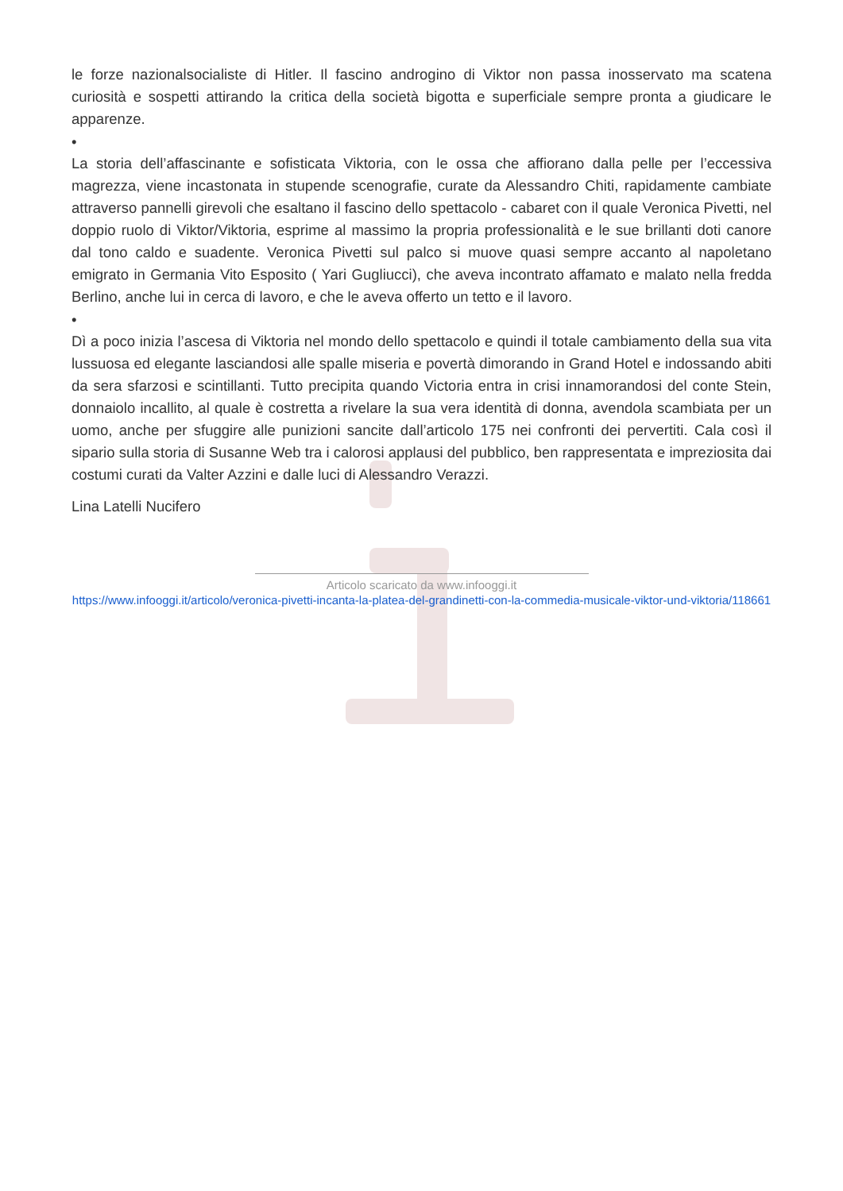le forze nazionalsocialiste di Hitler. Il fascino androgino di Viktor non passa inosservato ma scatena curiosità e sospetti attirando la critica della società bigotta e superficiale sempre pronta a giudicare le apparenze.
•
La storia dell’affascinante e sofisticata Viktoria, con le ossa che affiorano dalla pelle per l’eccessiva magrezza, viene incastonata in stupende scenografie, curate da Alessandro Chiti, rapidamente cambiate attraverso pannelli girevoli che esaltano il fascino dello spettacolo - cabaret con il quale Veronica Pivetti, nel doppio ruolo di Viktor/Viktoria, esprime al massimo la propria professionalità e le sue brillanti doti canore dal tono caldo e suadente. Veronica Pivetti sul palco si muove quasi sempre accanto al napoletano emigrato in Germania Vito Esposito ( Yari Gugliucci), che aveva incontrato affamato e malato nella fredda Berlino, anche lui in cerca di lavoro, e che le aveva offerto un tetto e il lavoro.
•
Dì a poco inizia l’ascesa di Viktoria nel mondo dello spettacolo e quindi il totale cambiamento della sua vita lussuosa ed elegante lasciandosi alle spalle miseria e povertà dimorando in Grand Hotel e indossando abiti da sera sfarzosi e scintillanti. Tutto precipita quando Victoria entra in crisi innamorandosi del conte Stein, donnaiolo incallito, al quale è costretta a rivelare la sua vera identità di donna, avendola scambiata per un uomo, anche per sfuggire alle punizioni sancite dall’articolo 175 nei confronti dei pervertiti. Cala così il sipario sulla storia di Susanne Web tra i calorosi applausi del pubblico, ben rappresentata e impreziosita dai costumi curati da Valter Azzini e dalle luci di Alessandro Verazzi.
Lina Latelli Nucifero
Articolo scaricato da www.infooggi.it
https://www.infooggi.it/articolo/veronica-pivetti-incanta-la-platea-del-grandinetti-con-la-commedia-musicale-viktor-und-viktoria/118661